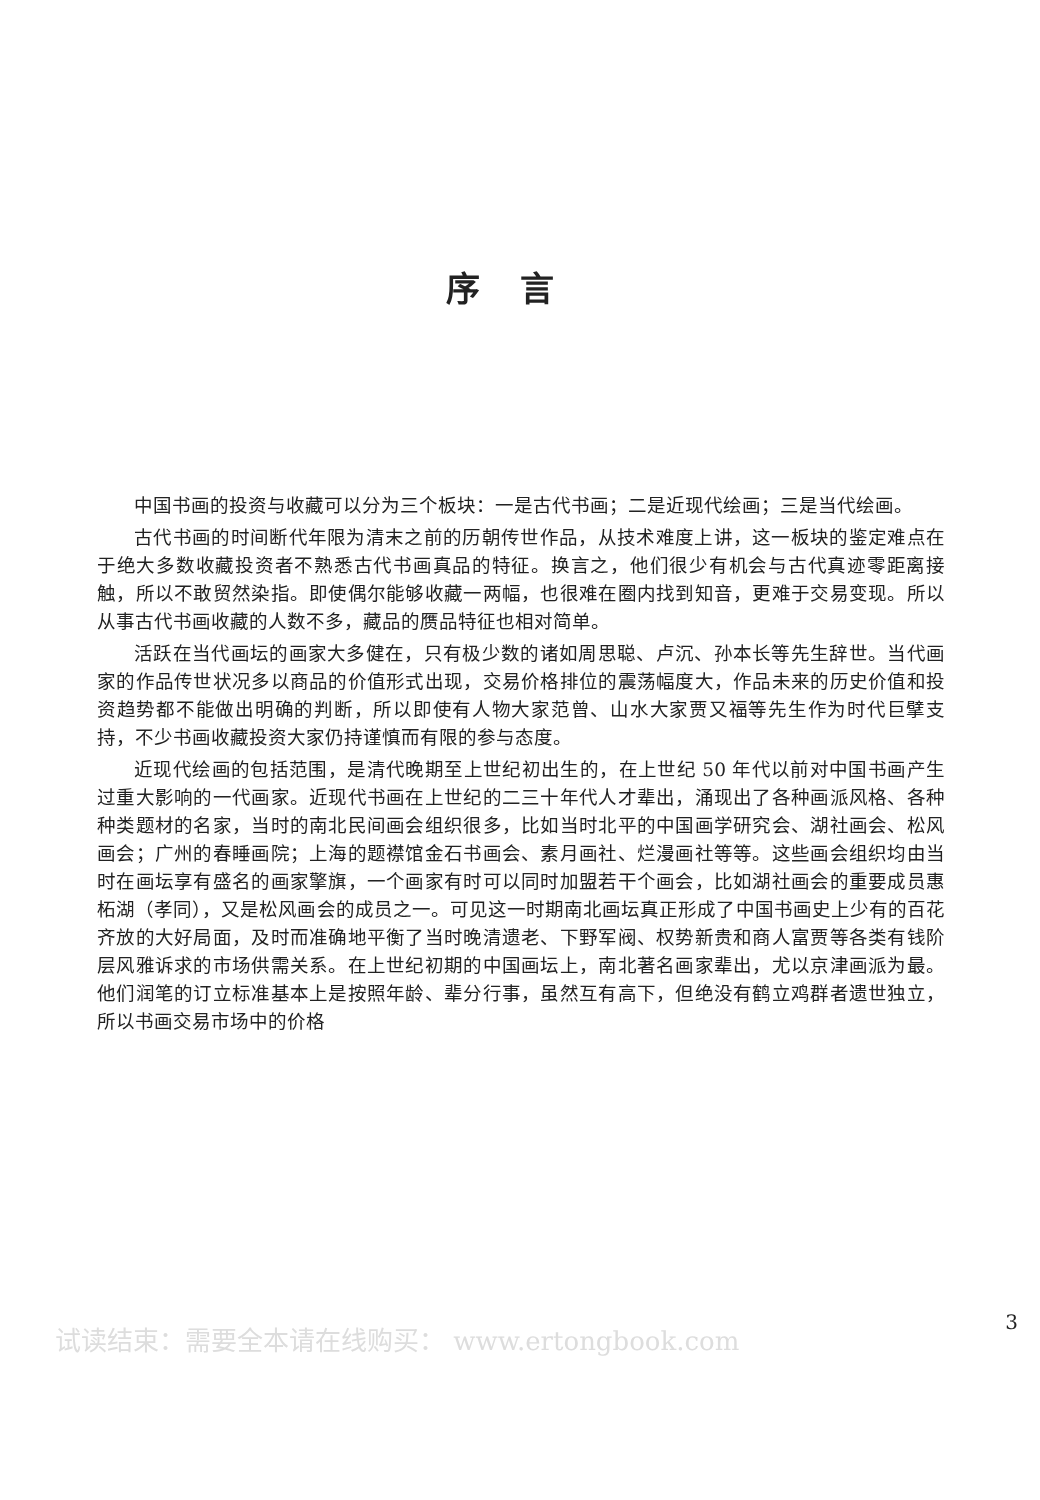序言
中国书画的投资与收藏可以分为三个板块：一是古代书画；二是近现代绘画；三是当代绘画。
古代书画的时间断代年限为清末之前的历朝传世作品，从技术难度上讲，这一板块的鉴定难点在于绝大多数收藏投资者不熟悉古代书画真品的特征。换言之，他们很少有机会与古代真迹零距离接触，所以不敢贸然染指。即使偶尔能够收藏一两幅，也很难在圈内找到知音，更难于交易变现。所以从事古代书画收藏的人数不多，藏品的赝品特征也相对简单。
活跃在当代画坛的画家大多健在，只有极少数的诸如周思聪、卢沉、孙本长等先生辞世。当代画家的作品传世状况多以商品的价值形式出现，交易价格排位的震荡幅度大，作品未来的历史价值和投资趋势都不能做出明确的判断，所以即使有人物大家范曾、山水大家贾又福等先生作为时代巨擘支持，不少书画收藏投资大家仍持谨慎而有限的参与态度。
近现代绘画的包括范围，是清代晚期至上世纪初出生的，在上世纪 50 年代以前对中国书画产生过重大影响的一代画家。近现代书画在上世纪的二三十年代人才辈出，涌现出了各种画派风格、各种种类题材的名家，当时的南北民间画会组织很多，比如当时北平的中国画学研究会、湖社画会、松风画会；广州的春睡画院；上海的题襟馆金石书画会、素月画社、烂漫画社等等。这些画会组织均由当时在画坛享有盛名的画家擎旗，一个画家有时可以同时加盟若干个画会，比如湖社画会的重要成员惠柘湖（孝同），又是松风画会的成员之一。可见这一时期南北画坛真正形成了中国书画史上少有的百花齐放的大好局面，及时而准确地平衡了当时晚清遗老、下野军阀、权势新贵和商人富贾等各类有钱阶层风雅诉求的市场供需关系。在上世纪初期的中国画坛上，南北著名画家辈出，尤以京津画派为最。他们润笔的订立标准基本上是按照年龄、辈分行事，虽然互有高下，但绝没有鹤立鸡群者遗世独立，所以书画交易市场中的价格
3
试读结束：需要全本请在线购买： www.ertongbook.com